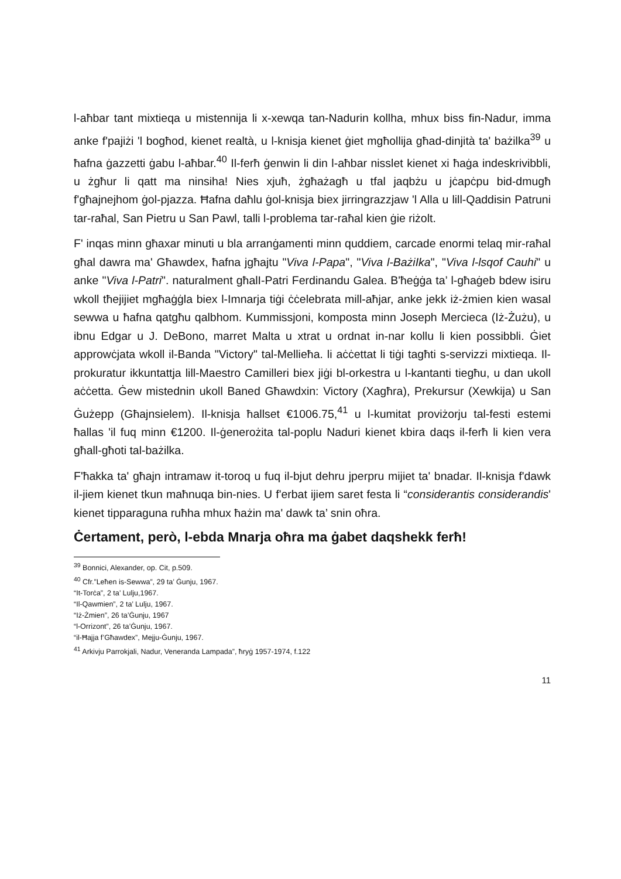l-aħbar tant mixtieqa u mistennija li x-xewqa tan-Nadurin kollha, mhux biss fin-Nadur, imma anke f'pajiżi 'l bogħod, kienet realtà, u l-knisja kienet ġiet mgħollija għad-dinjità ta' bażilka<sup>39</sup> u ħafna ġazzetti ġabu l-aħbar.<sup>40</sup> Il-ferħ ġenwin li din l-aħbar nisslet kienet xi ħaġa indeskrivibbli, u żgħur li qatt ma ninsiha! Nies xjuħ, żgħażagħ u tfal jaqbżu u jċapċpu bid-dmugħ f'għajnejhom ġol-pjazza. Ħafna daħlu ġol-knisja biex jirringrazzjaw 'l Alla u lill-Qaddisin Patruni tar-raħal, San Pietru u San Pawl, talli l-problema tar-raħal kien ġie riżolt.
F' inqas minn għaxar minuti u bla arranġamenti minn quddiem, carcade enormi telaq mir-raħal għal dawra ma' Għawdex, ħafna jgħajtu "Viva l-Papa", "Viva l-BażiIka", "Viva l-lsqof Cauhi" u anke "Viva l-Patri". naturalment għalI-Patri Ferdinandu Galea. B'ħeġġa ta’ l-għaġeb bdew isiru wkoll tħejijiet mgħaġġla biex l-Imnarja tiġi ċċelebrata mill-aħjar, anke jekk iż-żmien kien wasal sewwa u ħafna qatgħu qalbhom. Kummissjoni, komposta minn Joseph Mercieca (Iż-Żużu), u ibnu Edgar u J. DeBono, marret Malta u xtrat u ordnat in-nar kollu li kien possibbli. Ġiet approwċjata wkoll il-Banda "Victory" tal-Mellieħa. li aċċettat li tiġi tagħti s-servizzi mixtieqa. Il-prokuratur ikkuntattja lill-Maestro Camilleri biex jiġi bl-orkestra u l-kantanti tiegħu, u dan ukoll aċċetta. Ġew mistednin ukoll Baned Għawdxin: Victory (Xagħra), Prekursur (Xewkija) u San Ġużepp (Għajnsielem). Il-knisja ħallset €1006.75,<sup>41</sup> u l-kumitat proviżorju tal-festi estemi ħallas 'il fuq minn €1200. Il-ġenerożita tal-poplu Naduri kienet kbira daqs il-ferħ li kien vera għall-għoti tal-bażilka.
F'ħakka ta' għajn intramaw it-toroq u fuq il-bjut dehru jperpru mijiet ta' bnadar. Il-knisja f'dawk il-jiem kienet tkun maħnuqa bin-nies. U f'erbat ijiem saret festa li “considerantis considerandis' kienet tipparaguna ruħha mhux ħażin ma' dawk ta’ snin oħra.
Ċertament, però, l-ebda Mnarja oħra ma ġabet daqshekk ferħ!
<sup>39</sup> Bonnici, Alexander, op. Cit, p.509.
<sup>40</sup> Cfr.”Leħen is-Sewwa”, 29 ta’ Ġunju, 1967.
“It-Torċa”, 2 ta’ Lulju,1967.
“Il-Qawmien”, 2 ta’ Lulju, 1967.
“Iż-Żmien”, 26 ta’Ġunju, 1967
“l-Orrizont”, 26 ta’Ġunju, 1967.
“il-Ħajja f’Għawdex”, Mejju-Ġunju, 1967.
<sup>41</sup> Arkivju Parrokjali, Nadur, Veneranda Lampada”, ħryġ 1957-1974, f.122
11